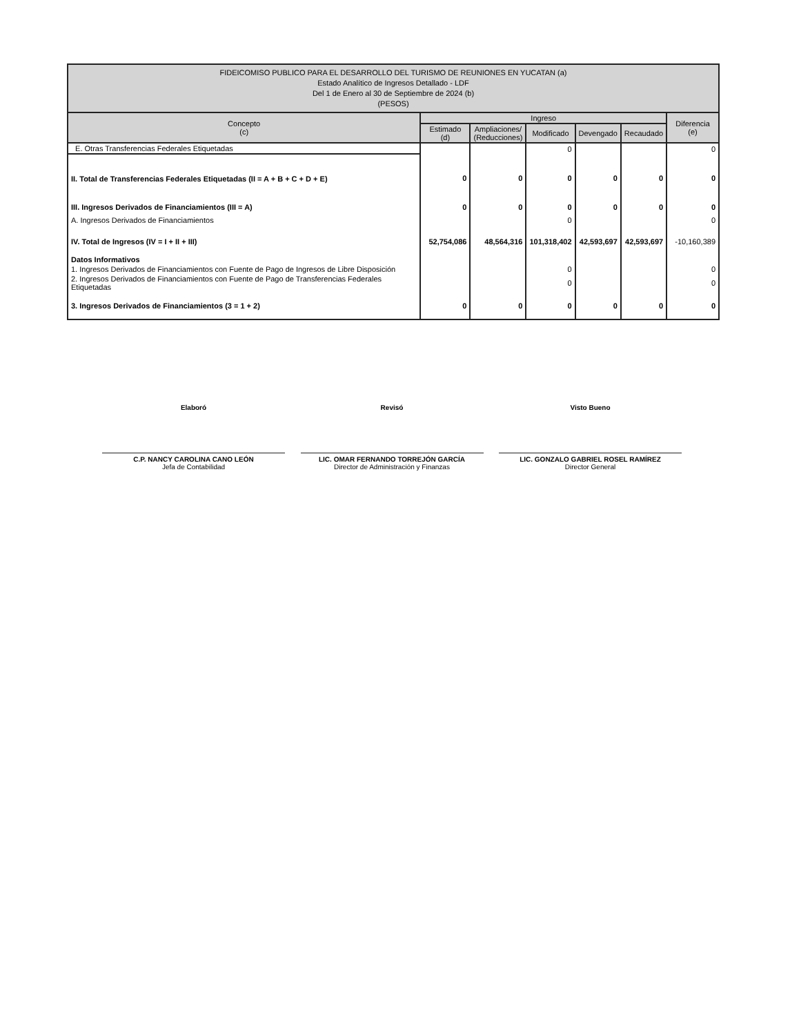| FIDEICOMISO PUBLICO PARA EL DESARROLLO DEL TURISMO DE REUNIONES EN YUCATAN (a) Estado Analítico de Ingresos Detallado - LDF Del 1 de Enero al 30 de Septiembre de 2024 (b) (PESOS) | | | | | | |
| Concepto (c) | Ingreso | | | | | Diferencia (e) |
| | Estimado (d) | Ampliaciones/ (Reducciones) | Modificado | Devengado | Recaudado | |
| E. Otras Transferencias Federales Etiquetadas | | | 0 | | | 0 |
| II. Total de Transferencias Federales Etiquetadas (II = A + B + C + D + E) | 0 | 0 | 0 | 0 | 0 | 0 |
| III. Ingresos Derivados de Financiamientos (III = A) | 0 | 0 | 0 | 0 | 0 | 0 |
| A. Ingresos Derivados de Financiamientos | | | 0 | | | 0 |
| IV. Total de Ingresos (IV = I + II + III) | 52,754,086 | 48,564,316 | 101,318,402 | 42,593,697 | 42,593,697 | -10,160,389 |
| Datos Informativos | | | | | | |
| 1. Ingresos Derivados de Financiamientos con Fuente de Pago de Ingresos de Libre Disposición | | | 0 | | | 0 |
| 2. Ingresos Derivados de Financiamientos con Fuente de Pago de Transferencias Federales Etiquetadas | | | 0 | | | 0 |
| 3. Ingresos Derivados de Financiamientos (3 = 1 + 2) | 0 | 0 | 0 | 0 | 0 | 0 |
Elaboró
C.P. NANCY CAROLINA CANO LEÓN
Jefa de Contabilidad
Revisó
LIC. OMAR FERNANDO TORREJÓN GARCÍA
Director de Administración y Finanzas
Visto Bueno
LIC. GONZALO GABRIEL ROSEL RAMÍREZ
Director General